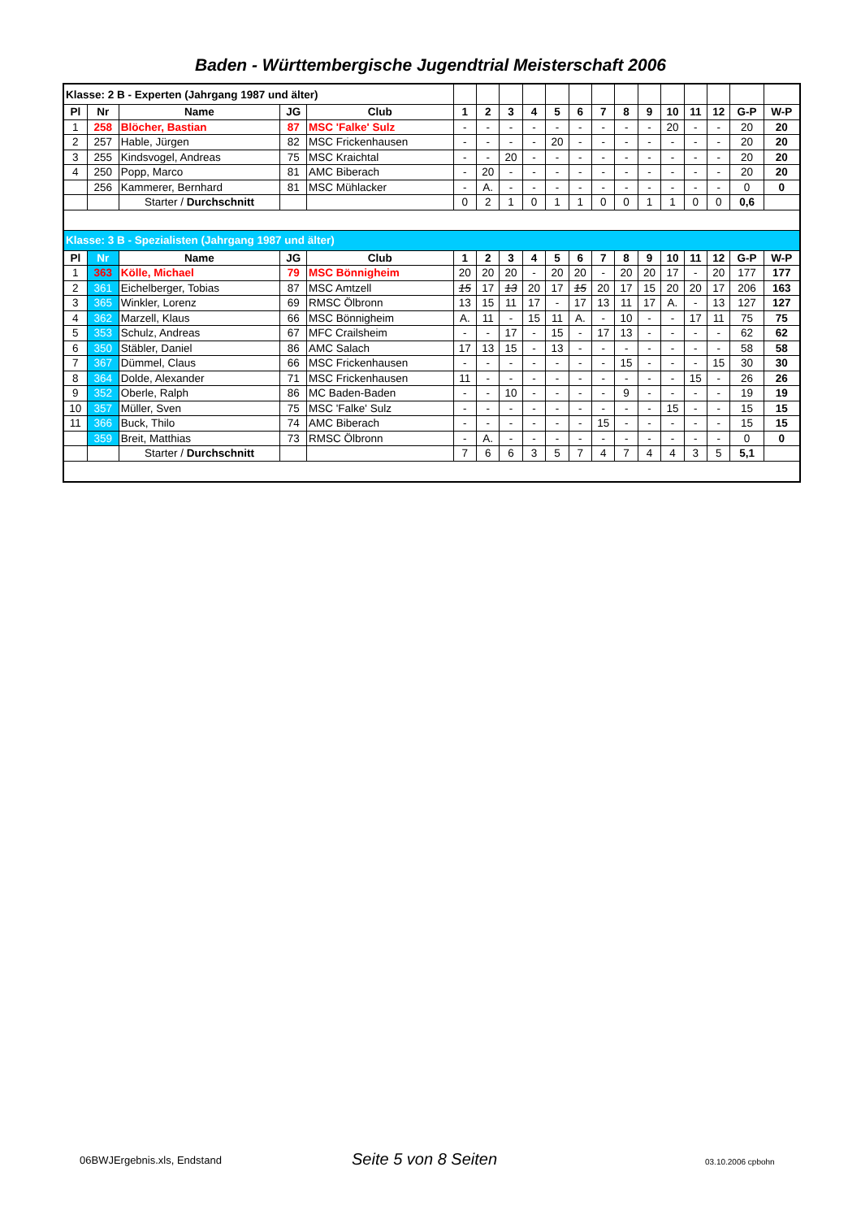Baden - Württembergische Jugendtrial Meisterschaft 2006
| Klasse: 2 B - Experten (Jahrgang 1987 und älter) | | | | | | | | | | | | | | | | | | |
| Pl | Nr | Name | JG | Club | 1 | 2 | 3 | 4 | 5 | 6 | 7 | 8 | 9 | 10 | 11 | 12 | G-P | W-P |
| 1 | 258 | Blöcher, Bastian | 87 | MSC 'Falke' Sulz | - | - | - | - | - | - | - | - | - | 20 | - | - | 20 | 20 |
| 2 | 257 | Hable, Jürgen | 82 | MSC Frickenhausen | - | - | - | - | 20 | - | - | - | - | - | - | - | 20 | 20 |
| 3 | 255 | Kindsvogel, Andreas | 75 | MSC Kraichtal | - | - | 20 | - | - | - | - | - | - | - | - | - | 20 | 20 |
| 4 | 250 | Popp, Marco | 81 | AMC Biberach | - | 20 | - | - | - | - | - | - | - | - | - | - | 20 | 20 |
| | 256 | Kammerer, Bernhard | 81 | MSC Mühlacker | - | A. | - | - | - | - | - | - | - | - | - | - | 0 | 0 |
| | | Starter / Durchschnitt | | | 0 | 2 | 1 | 0 | 1 | 1 | 0 | 0 | 1 | 1 | 0 | 0 | 0,6 | |
| Klasse: 3 B - Spezialisten (Jahrgang 1987 und älter) | | | | | | | | | | | | | | | | | | |
| Pl | Nr | Name | JG | Club | 1 | 2 | 3 | 4 | 5 | 6 | 7 | 8 | 9 | 10 | 11 | 12 | G-P | W-P |
| 1 | 363 | Kölle, Michael | 79 | MSC Bönnigheim | 20 | 20 | 20 | - | 20 | 20 | - | 20 | 20 | 17 | - | 20 | 177 | 177 |
| 2 | 361 | Eichelberger, Tobias | 87 | MSC Amtzell | 15 | 17 | 13 | 20 | 17 | 15 | 20 | 17 | 15 | 20 | 20 | 17 | 206 | 163 |
| 3 | 365 | Winkler, Lorenz | 69 | RMSC Ölbronn | 13 | 15 | 11 | 17 | - | 17 | 13 | 11 | 17 | A. | - | 13 | 127 | 127 |
| 4 | 362 | Marzell, Klaus | 66 | MSC Bönnigheim | A. | 11 | - | 15 | 11 | A. | - | 10 | - | - | 17 | 11 | 75 | 75 |
| 5 | 353 | Schulz, Andreas | 67 | MFC Crailsheim | - | - | 17 | - | 15 | - | 17 | 13 | - | - | - | - | 62 | 62 |
| 6 | 350 | Stäbler, Daniel | 86 | AMC Salach | 17 | 13 | 15 | - | 13 | - | - | - | - | - | - | - | 58 | 58 |
| 7 | 367 | Dümmel, Claus | 66 | MSC Frickenhausen | - | - | - | - | - | - | - | 15 | - | - | - | 15 | 30 | 30 |
| 8 | 364 | Dolde, Alexander | 71 | MSC Frickenhausen | 11 | - | - | - | - | - | - | - | - | - | 15 | - | 26 | 26 |
| 9 | 352 | Oberle, Ralph | 86 | MC Baden-Baden | - | - | 10 | - | - | - | - | 9 | - | - | - | - | 19 | 19 |
| 10 | 357 | Müller, Sven | 75 | MSC 'Falke' Sulz | - | - | - | - | - | - | - | - | - | 15 | - | - | 15 | 15 |
| 11 | 366 | Buck, Thilo | 74 | AMC Biberach | - | - | - | - | - | - | 15 | - | - | - | - | - | 15 | 15 |
| | 359 | Breit, Matthias | 73 | RMSC Ölbronn | - | A. | - | - | - | - | - | - | - | - | - | - | 0 | 0 |
| | | Starter / Durchschnitt | | | 7 | 6 | 6 | 3 | 5 | 7 | 4 | 7 | 4 | 4 | 3 | 5 | 5,1 | |
06BWJErgebnis.xls, Endstand Seite 5 von 8 Seiten 03.10.2006 cpbohn